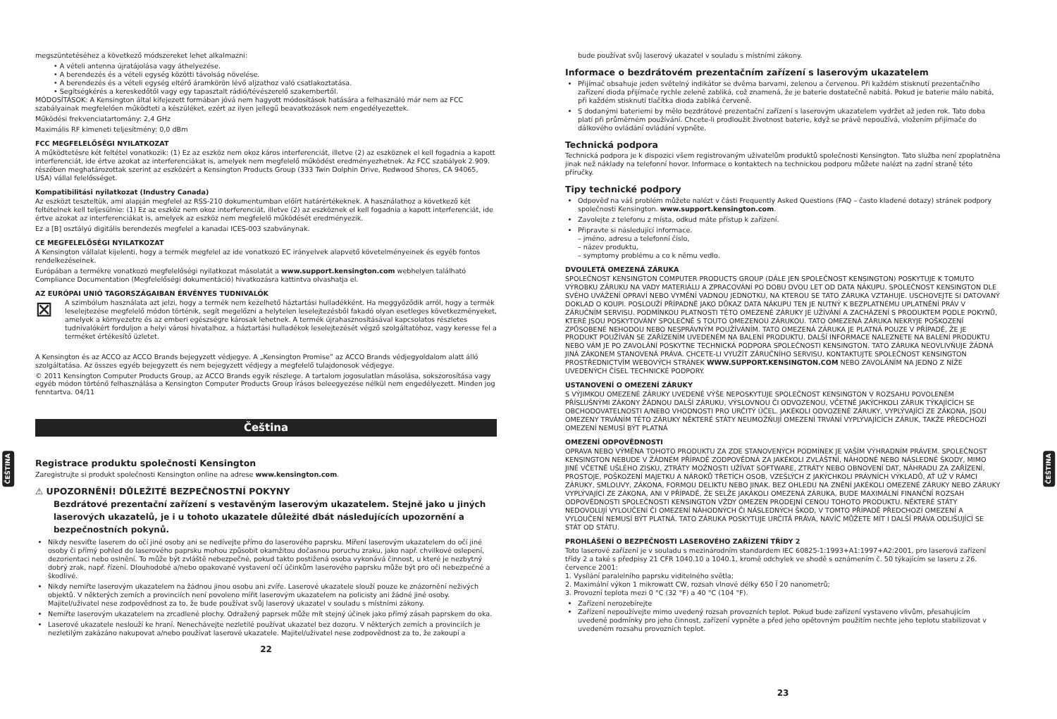ČEŠTINA
megszüntetéséhez a következő módszereket lehet alkalmazni:
• A vételi antenna újratájolása vagy áthelyezése.
• A berendezés és a vételi egység közötti távolság növelése.
• A berendezés és a vételi egység eltérő áramkörön lévő aljzathoz való csatlakoztatása.
• Segítségkérés a kereskedőtől vagy egy tapasztalt rádió/tévészerelő szakembertől.
MÓDOSÍTÁSOK: A Kensington által kifejezett formában jóvá nem hagyott módosítások hatására a felhasználó már nem az FCC szabályainak megfelelően működteti a készüléket, ezért az ilyen jellegű beavatkozások nem engedélyezettek.
Működési frekvenciatartomány: 2,4 GHz
Maximális RF kimeneti teljesítmény: 0,0 dBm
FCC MEGFELELŐSÉGI NYILATKOZAT
A működtetésre két feltétel vonatkozik: (1) Ez az eszköz nem okoz káros interferenciát, illetve (2) az eszköznek el kell fogadnia a kapott interferenciát, ide értve azokat az interferenciákat is, amelyek nem megfelelő működést eredményezhetnek. Az FCC szabályok 2.909. részében meghatározottak szerint az eszközért a Kensington Products Group (333 Twin Dolphin Drive, Redwood Shores, CA 94065, USA) vállal felelősséget.
Kompatibilitási nyilatkozat (Industry Canada)
Az eszközt teszteltük, ami alapján megfelel az RSS-210 dokumentumban előírt határértékeknek. A használathoz a következő két feltételnek kell teljesülnie: (1) Ez az eszköz nem okoz interferenciát, illetve (2) az eszköznek el kell fogadnia a kapott interferenciát, ide értve azokat az interferenciákat is, amelyek az eszköz nem megfelelő működését eredményezik.
Ez a [B] osztályú digitális berendezés megfelel a kanadai ICES-003 szabványnak.
CE MEGFELELŐSÉGI NYILATKOZAT
A Kensington vállalat kijelenti, hogy a termék megfelel az ide vonatkozó EC irányelvek alapvető követelményeinek és egyéb fontos rendelkezéseinek.
Európában a termékre vonatkozó megfelelőségi nyilatkozat másolatát a www.support.kensington.com webhelyen található Compliance Documentation (Megfelelőségi dokumentáció) hivatkozásra kattintva olvashatja el.
AZ EURÓPAI UNIÓ TAGORSZÁGAIBAN ÉRVÉNYES TUDNIVALÓK
⊠
A szimbólum használata azt jelzi, hogy a termék nem kezelhető háztartási hulladékként. Ha meggyőződik arról, hogy a termék leselejtezése megfelelő módon történik, segít megelőzni a helytelen leselejtezésből fakadó olyan esetleges következményeket, amelyek a környezetre és az emberi egészségre károsak lehetnek. A termék újrahasznosításával kapcsolatos részletes tudnivalókért forduljon a helyi városi hivatalhoz, a háztartási hulladékok leselejtezését végző szolgáltatóhoz, vagy keresse fel a terméket értékesítő üzletet.
A Kensington és az ACCO az ACCO Brands bejegyzett védjegye. A „Kensington Promise” az ACCO Brands védjegyoldalom alatt álló szolgáltatása. Az összes egyéb bejegyzett és nem bejegyzett védjegy a megfelelő tulajdonosok védjegye.
© 2011 Kensington Computer Products Group, az ACCO Brands egyik részlege. A tartalom jogosulatlan másolása, sokszorosítása vagy egyéb módon történő felhasználása a Kensington Computer Products Group írásos beleegyezése nélkül nem engedélyezett. Minden jog fenntartva. 04/11
Čeština
Registrace produktu společnosti Kensington
Zaregistrujte si produkt společnosti Kensington online na adrese www.kensington.com.
⚠ UPOZORNĚNÍ! DŮLEŽITÉ BEZPEČNOSTNÍ POKYNY
Bezdrátové prezentační zařízení s vestavěným laserovým ukazatelem. Stejně jako u jiných laserových ukazatelů, je i u tohoto ukazatele důležité dbát následujících upozornění a bezpečnostních pokynů.
Nikdy nesviťte laserem do očí jiné osoby ani se nedívejte přímo do laserového paprsku. Míření laserovým ukazatelem do očí jiné osoby či přímý pohled do laserového paprsku mohou způsobit okamžitou dočasnou poruchu zraku, jako např. chvilkové oslepení, dezorientaci nebo oslnění. To může být zvláště nebezpečné, pokud takto postižená osoba vykonává činnost, u které je nezbytný dobrý zrak, např. řízení. Dlouhodobé a/nebo opakované vystavení očí účinkům laserového paprsku může být pro oči nebezpečné a škodlivé.
Nikdy nemiřte laserovým ukazatelem na žádnou jinou osobu ani zvíře. Laserové ukazatele slouží pouze ke znázornění neživých objektů. V některých zemích a provinciích není povoleno mířit laserovým ukazatelem na policisty ani žádné jiné osoby. Majitel/uživatel nese zodpovědnost za to, že bude používat svůj laserový ukazatel v souladu s místními zákony.
Nemiřte laserovým ukazatelem na zrcadlené plochy. Odražený paprsek může mít stejný účinek jako přímý zásah paprskem do oka.
Laserové ukazatele neslouží ke hraní. Nenechávejte nezletilé používat ukazatel bez dozoru. V některých zemích a provinciích je nezletilým zakázáno nakupovat a/nebo používat laserové ukazatele. Majitel/uživatel nese zodpovědnost za to, že zakoupí a
22
ČEŠTINA
bude používat svůj laserový ukazatel v souladu s místními zákony.
Informace o bezdrátovém prezentačním zařízení s laserovým ukazatelem
Přijímač obsahuje jeden světelný indikátor se dvěma barvami, zelenou a červenou. Při každém stisknutí prezentačního zařízení dioda přijímače rychle zeleně zabliká, což znamená, že je baterie dostatečně nabitá. Pokud je baterie málo nabitá, při každém stisknutí tlačítka dioda zabliká červeně.
S dodanými bateriemi by mělo bezdrátové prezentační zařízení s laserovým ukazatelem vydržet až jeden rok. Tato doba platí při průměrném používání. Chcete-li prodloužit životnost baterie, když se právě nepoužívá, vložením přijímače do dálkového ovládání ovládání vypněte.
Technická podpora
Technická podpora je k dispozici všem registrovaným uživatelům produktů společnosti Kensington. Tato služba není zpoplatněna jinak než náklady na telefonní hovor. Informace o kontaktech na technickou podporu můžete nalézt na zadní straně této příručky.
Tipy technické podpory
Odpověď na váš problém můžete nalézt v části Frequently Asked Questions (FAQ – často kladené dotazy) stránek podpory společnosti Kensington. www.support.kensington.com.
Zavolejte z telefonu z místa, odkud máte přístup k zařízení.
Připravte si následující informace.
– jméno, adresu a telefonní číslo,
– název produktu,
– symptomy problému a co k němu vedlo.
DVOULETÁ OMEZENÁ ZÁRUKA
SPOLEČNOST KENSINGTON COMPUTER PRODUCTS GROUP (DÁLE JEN SPOLEČNOST KENSINGTON) POSKYTUJE K TOMUTO VÝROBKU ZÁRUKU NA VADY MATERIÁLU A ZPRACOVÁNÍ PO DOBU DVOU LET OD DATA NÁKUPU. SPOLEČNOST KENSINGTON DLE SVÉHO UVÁŽENÍ OPRAVÍ NEBO VYMĚNÍ VADNOU JEDNOTKU, NA KTEROU SE TATO ZÁRUKA VZTAHUJE. USCHOVEJTE SI DATOVANÝ DOKLAD O KOUPI. POSLOUŽÍ PŘÍPADNĚ JAKO DŮKAZ DATA NÁKUPU TEN JE NUTNÝ K BEZPLATNÉMU UPLATNĚNÍ PRÁV V ZÁRUČNÍM SERVISU. PODMÍNKOU PLATNOSTI TÉTO OMEZENÉ ZÁRUKY JE UŽÍVÁNÍ A ZACHÁZENÍ S PRODUKTEM PODLE POKYNŮ, KTERÉ JSOU POSKYTOVÁNY SPOLEČNĚ S TOUTO OMEZENOU ZÁRUKOU. TATO OMEZENÁ ZÁRUKA NEKRYJE POŠKOZENÍ ZPŮSOBENÉ NEHODOU NEBO NESPRÁVNÝM POUŽÍVÁNÍM. TATO OMEZENÁ ZÁRUKA JE PLATNÁ POUZE V PŘÍPADĚ, ŽE JE PRODUKT POUŽÍVÁN SE ZAŘÍZENÍM UVEDENÉM NA BALENÍ PRODUKTU. DALŠÍ INFORMACE NALEZNETE NA BALENÍ PRODUKTU NEBO VÁM JE PO ZAVOLÁNÍ POSKYTNE TECHNICKÁ PODPORA SPOLEČNOSTI KENSINGTON. TATO ZÁRUKA NEOVLIVŇUJE ŽÁDNÁ JINÁ ZÁKONEM STANOVENÁ PRÁVA. CHCETE-LI VYUŽÍT ZÁRUČNÍHO SERVISU, KONTAKTUJTE SPOLEČNOST KENSINGTON PROSTŘEDNICTVÍM WEBOVÝCH STRÁNEK WWW.SUPPORT.KENSINGTON.COM NEBO ZAVOLÁNÍM NA JEDNO Z NÍŽE UVEDENÝCH ČÍSEL TECHNICKÉ PODPORY.
USTANOVENÍ O OMEZENÍ ZÁRUKY
S VÝJIMKOU OMEZENÉ ZÁRUKY UVEDENÉ VÝŠE NEPOSKYTUJE SPOLEČNOST KENSINGTON V ROZSAHU POVOLENÉM PŘÍSLUŠNÝMI ZÁKONY ŽÁDNOU DALŠÍ ZÁRUKU, VÝSLOVNOU ČI ODVOZENOU, VČETNĚ JAKÝCHKOLI ZÁRUK TÝKAJÍCÍCH SE OBCHODOVATELNOSTI A/NEBO VHODNOSTI PRO URČITÝ ÚČEL. JAKÉKOLI ODVOZENÉ ZÁRUKY, VYPLÝVAJÍCÍ ZE ZÁKONA, JSOU OMEZENY TRVÁNÍM TÉTO ZÁRUKY NĚKTERÉ STÁTY NEUMOŽŇUJÍ OMEZENÍ TRVÁNÍ VYPLÝVAJÍCÍCH ZÁRUK, TAKŽE PŘEDCHOZÍ OMEZENÍ NEMUSÍ BÝT PLATNÁ
OMEZENÍ ODPOVĚDNOSTI
OPRAVA NEBO VÝMĚNA TOHOTO PRODUKTU ZA ZDE STANOVENÝCH PODMÍNEK JE VAŠÍM VÝHRADNÍM PRÁVEM. SPOLEČNOST KENSINGTON NEBUDE V ŽÁDNÉM PŘÍPADĚ ZODPOVĚDNÁ ZA JAKÉKOLI ZVLÁŠTNÍ, NÁHODNÉ NEBO NÁSLEDNÉ ŠKODY, MIMO JINÉ VČETNĚ UŠLÉHO ZISKU, ZTRÁTY MOŽNOSTI UŽÍVAT SOFTWARE, ZTRÁTY NEBO OBNOVENÍ DAT, NÁHRADU ZA ZAŘÍZENÍ, PROSTOJE, POŠKOZENÍ MAJETKU A NÁROKŮ TŘETÍCH OSOB, VZEŠLÝCH Z JAKÝCHKOLI PRÁVNÍCH VÝKLADŮ, AŤ UŽ V RÁMCI ZÁRUKY, SMLOUVY, ZÁKONA, FORMOU DELIKTU NEBO JINAK. BEZ OHLEDU NA ZNĚNÍ JAKÉKOLI OMEZENÉ ZÁRUKY NEBO ZÁRUKY VYPLÝVAJÍCÍ ZE ZÁKONA, ANI V PŘÍPADĚ, ŽE SELŽE JAKÁKOLI OMEZENÁ ZÁRUKA, BUDE MAXIMÁLNÍ FINANČNÍ ROZSAH ODPOVĚDNOSTI SPOLEČNOSTI KENSINGTON VŽDY OMEZEN PRODEJNÍ CENOU TOHOTO PRODUKTU. NĚKTERÉ STÁTY NEDOVOLUJÍ VYLOUČENÍ ČI OMEZENÍ NÁHODNÝCH ČI NÁSLEDNÝCH ŠKOD, V TOMTO PŘÍPADĚ PŘEDCHOZÍ OMEZENÍ A VYLOUČENÍ NEMUSÍ BÝT PLATNÁ. TATO ZÁRUKA POSKYTUJE URČITÁ PRÁVA, NAVÍC MŮŽETE MÍT I DALŠÍ PRÁVA ODLIŠUJÍCÍ SE STÁT OD STÁTU.
PROHLÁŠENÍ O BEZPEČNOSTI LASEROVÉHO ZAŘÍZENÍ TŘÍDY 2
Toto laserové zařízení je v souladu s mezinárodním standardem IEC 60825-1:1993+A1:1997+A2:2001, pro laserová zařízení třídy 2 a také s předpisy 21 CFR 1040.10 a 1040.1, kromě odchylek ve shodě s oznámením č. 50 týkajícím se laseru z 26. července 2001:
1. Vysílání paralelního paprsku viditelného světla;
2. Maximální výkon 1 mikrowatt CW, rozsah vlnové délky 650 Ĩ 20 nanometrů;
3. Provozní teplota mezi 0 °C (32 °F) a 40 °C (104 °F).
Zařízení nerozebírejte
Zařízení nepoužívejte mimo uvedený rozsah provozních teplot. Pokud bude zařízení vystaveno vlivům, přesahujícím uvedené podmínky pro jeho činnost, zařízení vypněte a před jeho opětovným použitím nechte jeho teplotu stabilizovat v uvedeném rozsahu provozních teplot.
23